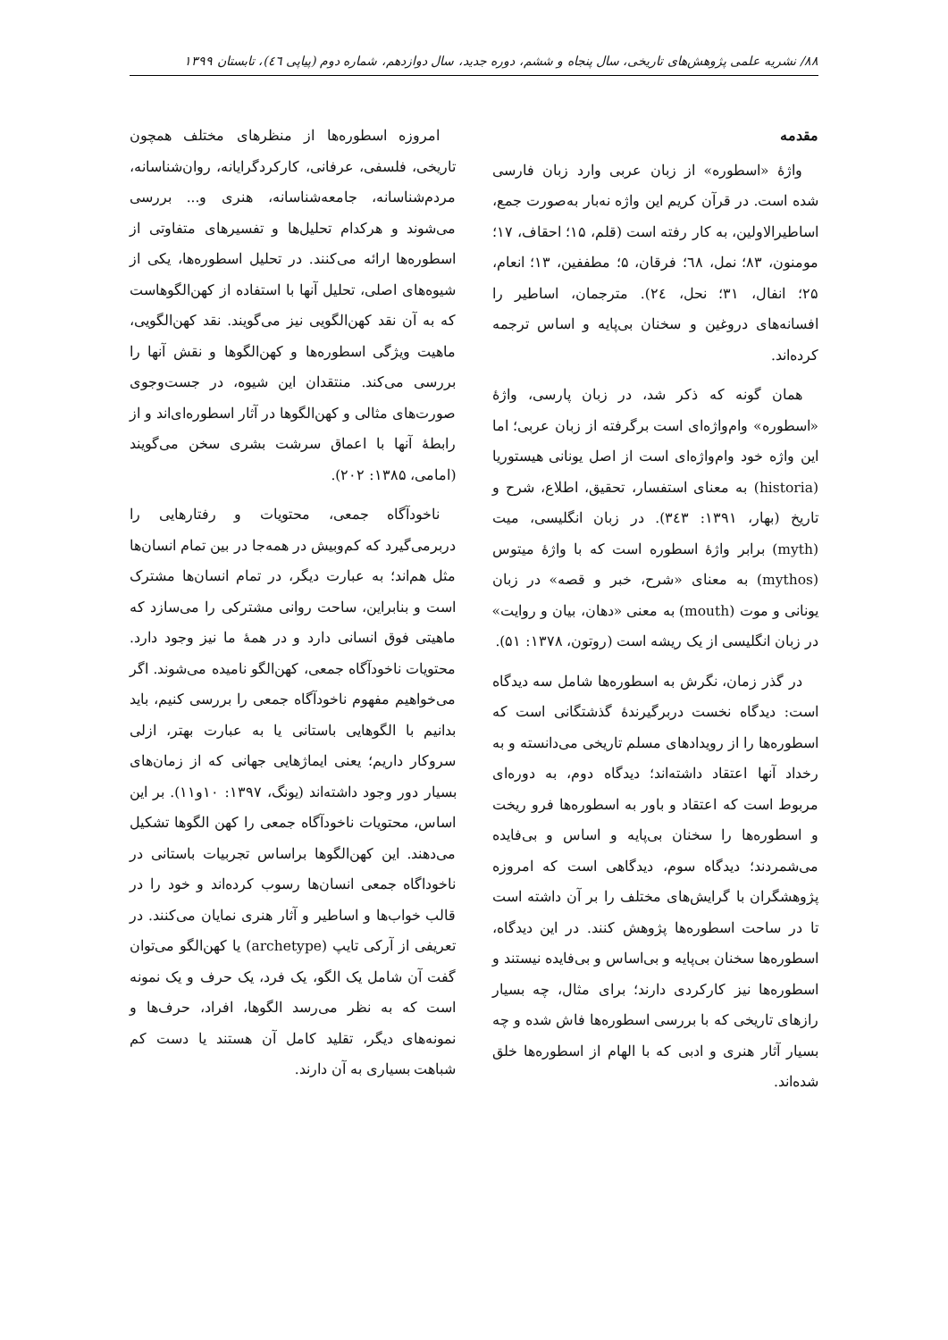۸۸/ نشریه علمی پژوهش‌های تاریخی، سال پنجاه و ششم، دوره جدید، سال دوازدهم، شماره دوم (پیاپی ٤٦)، تابستان ۱۳۹۹
مقدمه
واژۀ «اسطوره» از زبان عربی وارد زبان فارسی شده است. در قرآن کریم این واژه نه‌بار به‌صورت جمع، اساطیرالاولین، به کار رفته است (قلم، ۱۵؛ احقاف، ۱۷؛ مومنون، ۸۳؛ نمل، ٦٨؛ فرقان، ۵؛ مطففین، ۱۳؛ انعام، ۲۵؛ انفال، ۳۱؛ نحل، ٢٤). مترجمان، اساطیر را افسانه‌های دروغین و سخنان بی‌پایه و اساس ترجمه کرده‌اند.
همان گونه که ذکر شد، در زبان پارسی، واژۀ «اسطوره» وام‌واژه‌ای است برگرفته از زبان عربی؛ اما این واژه خود وام‌واژه‌ای است از اصل یونانی هیستوریا (historia) به معنای استفسار، تحقیق، اطلاع، شرح و تاریخ (بهار، ۱۳۹۱: ٣٤٣). در زبان انگلیسی، میت (myth) برابر واژۀ اسطوره است که با واژۀ میتوس (mythos) به معنای «شرح، خبر و قصه» در زبان یونانی و موت (mouth) به معنی «دهان، بیان و روایت» در زبان انگلیسی از یک ریشه است (روتون، ۱۳۷۸: ۵۱).
در گذر زمان، نگرش به اسطوره‌ها شامل سه دیدگاه است: دیدگاه نخست دربرگیرندۀ گذشتگانی است که اسطوره‌ها را از رویدادهای مسلم تاریخی می‌دانسته و به رخداد آنها اعتقاد داشته‌اند؛ دیدگاه دوم، به دوره‌ای مربوط است که اعتقاد و باور به اسطوره‌ها فرو ریخت و اسطوره‌ها را سخنان بی‌پایه و اساس و بی‌فایده می‌شمردند؛ دیدگاه سوم، دیدگاهی است که امروزه پژوهشگران با گرایش‌های مختلف را بر آن داشته است تا در ساحت اسطوره‌ها پژوهش کنند. در این دیدگاه، اسطوره‌ها سخنان بی‌پایه و بی‌اساس و بی‌فایده نیستند و اسطوره‌ها نیز کارکردی دارند؛ برای مثال، چه بسیار رازهای تاریخی که با بررسی اسطوره‌ها فاش شده و چه بسیار آثار هنری و ادبی که با الهام از اسطوره‌ها خلق شده‌اند.
امروزه اسطوره‌ها از منظرهای مختلف همچون تاریخی، فلسفی، عرفانی، کارکردگرایانه، روان‌شناسانه، مردم‌شناسانه، جامعه‌شناسانه، هنری و... بررسی می‌شوند و هرکدام تحلیل‌ها و تفسیرهای متفاوتی از اسطوره‌ها ارائه می‌کنند. در تحلیل اسطوره‌ها، یکی از شیوه‌های اصلی، تحلیل آنها با استفاده از کهن‌الگوهاست که به آن نقد کهن‌الگویی نیز می‌گویند. نقد کهن‌الگویی، ماهیت ویژگی اسطوره‌ها و کهن‌الگوها و نقش آنها را بررسی می‌کند. منتقدان این شیوه، در جست‌وجوی صورت‌های مثالی و کهن‌الگوها در آثار اسطوره‌ای‌اند و از رابطۀ آنها با اعماق سرشت بشری سخن می‌گویند (امامی، ۱۳۸۵: ۲۰۲).
ناخودآگاه جمعی، محتویات و رفتارهایی را دربرمی‌گیرد که کم‌وبیش در همه‌جا در بین تمام انسان‌ها مثل هم‌اند؛ به عبارت دیگر، در تمام انسان‌ها مشترک است و بنابراین، ساحت روانی مشترکی را می‌سازد که ماهیتی فوق انسانی دارد و در همۀ ما نیز وجود دارد. محتویات ناخودآگاه جمعی، کهن‌الگو نامیده می‌شوند. اگر می‌خواهیم مفهوم ناخودآگاه جمعی را بررسی کنیم، باید بدانیم با الگوهایی باستانی یا به عبارت بهتر، ازلی سروکار داریم؛ یعنی ایماژهایی جهانی که از زمان‌های بسیار دور وجود داشته‌اند (یونگ، ۱۳۹۷: ۱۰و۱۱). بر این اساس، محتویات ناخودآگاه جمعی را کهن الگوها تشکیل می‌دهند. این کهن‌الگوها براساس تجربیات باستانی در ناخوداگاه جمعی انسان‌ها رسوب کرده‌اند و خود را در قالب خواب‌ها و اساطیر و آثار هنری نمایان می‌کنند. در تعریفی از آرکی تایپ (archetype) یا کهن‌الگو می‌توان گفت آن شامل یک الگو، یک فرد، یک حرف و یک نمونه است که به نظر می‌رسد الگوها، افراد، حرف‌ها و نمونه‌های دیگر، تقلید کامل آن هستند یا دست کم شباهت بسیاری به آن دارند.